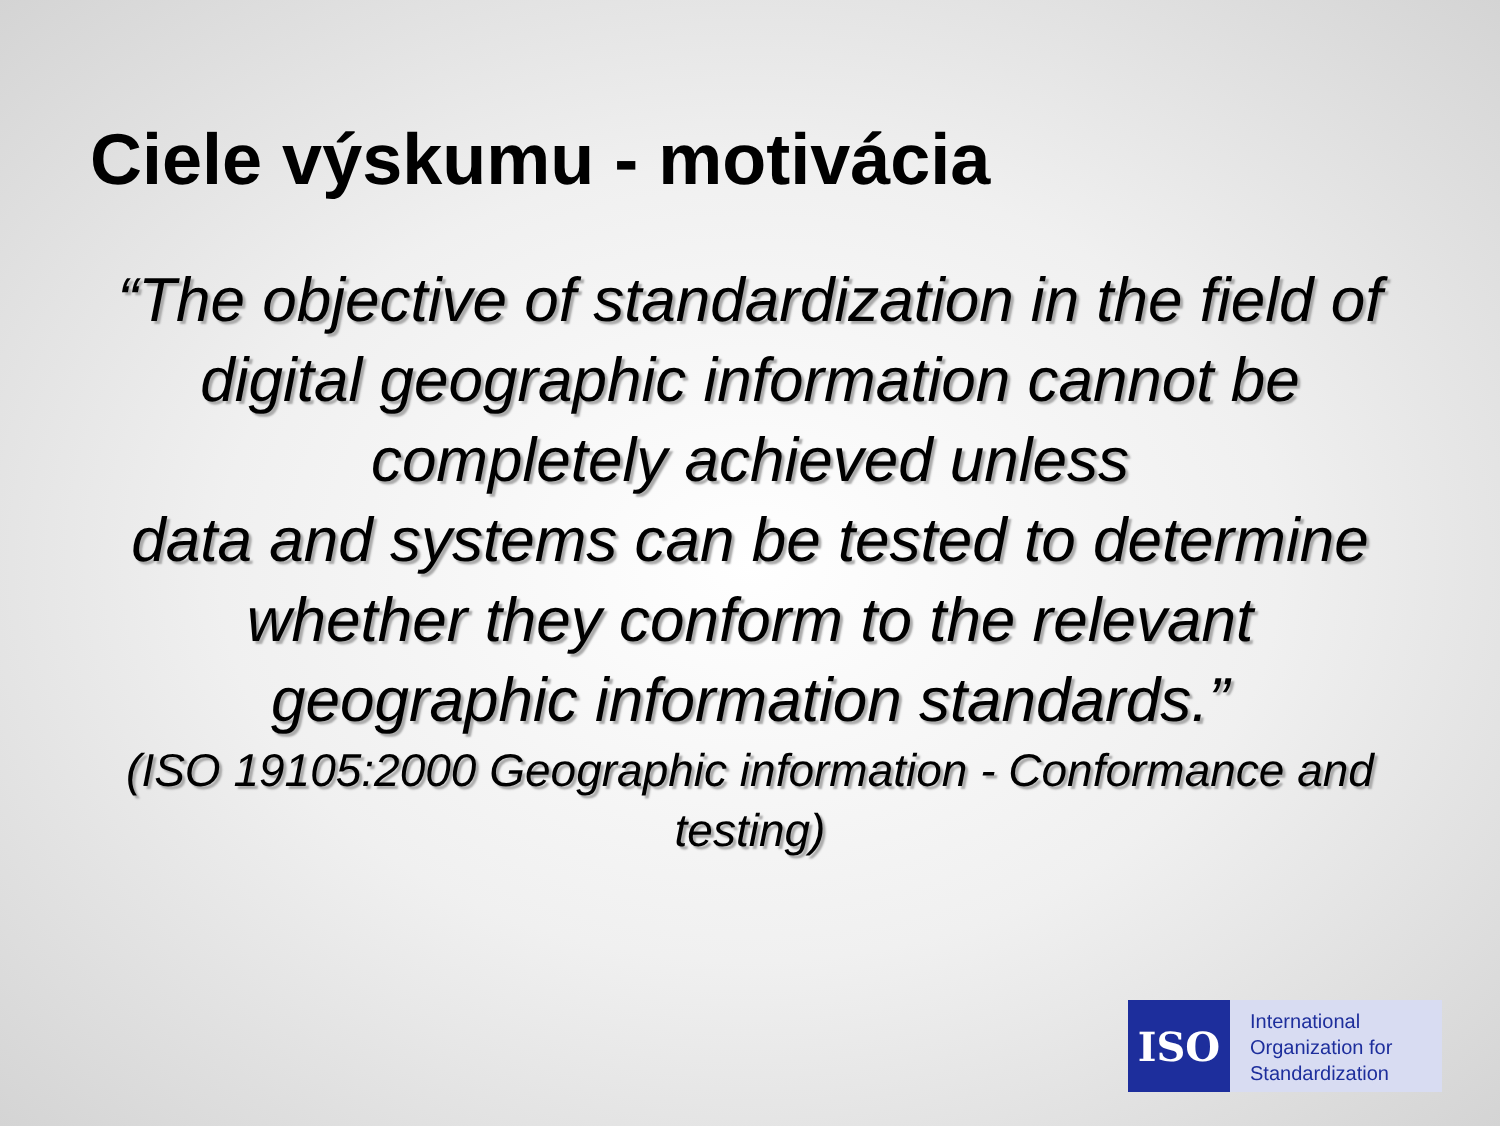Ciele výskumu - motivácia
“The objective of standardization in the field of digital geographic information cannot be completely achieved unless
data and systems can be tested to determine whether they conform to the relevant geographic information standards.”
(ISO 19105:2000 Geographic information - Conformance and testing)
ISO
International
Organization for
Standardization